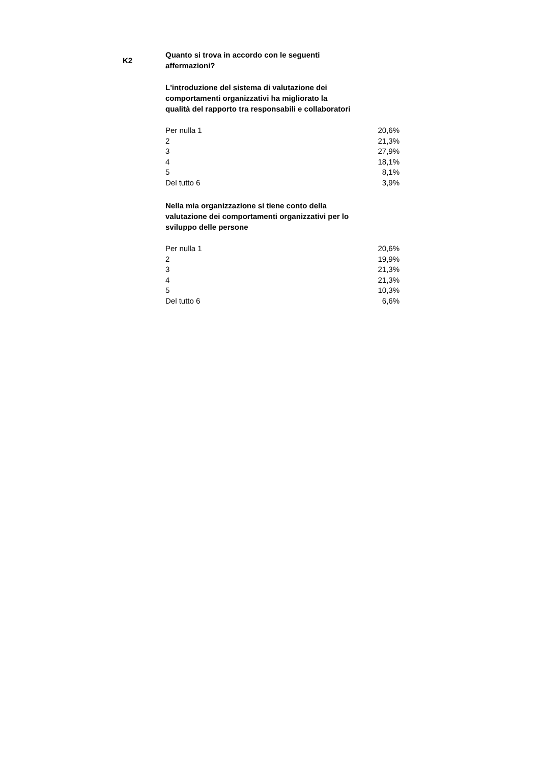K2
Quanto si trova in accordo con le seguenti affermazioni?
L'introduzione del sistema di valutazione dei comportamenti organizzativi ha migliorato la qualità del rapporto tra responsabili e collaboratori
| Per nulla 1 | 20,6% |
| 2 | 21,3% |
| 3 | 27,9% |
| 4 | 18,1% |
| 5 | 8,1% |
| Del tutto 6 | 3,9% |
Nella mia organizzazione si tiene conto della valutazione dei comportamenti organizzativi per lo sviluppo delle persone
| Per nulla 1 | 20,6% |
| 2 | 19,9% |
| 3 | 21,3% |
| 4 | 21,3% |
| 5 | 10,3% |
| Del tutto 6 | 6,6% |